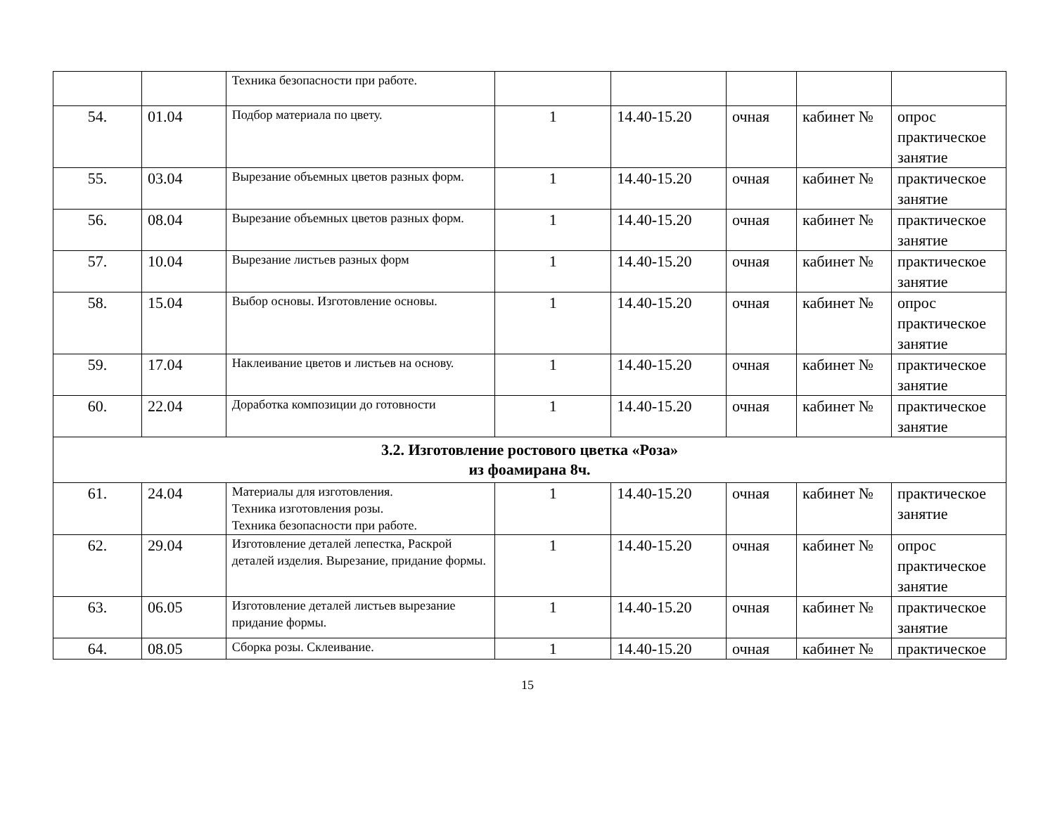| | | Техника безопасности при работе. | | | | | |
| 54. | 01.04 | Подбор материала по цвету. | 1 | 14.40-15.20 | очная | кабинет № | опрос практическое занятие |
| 55. | 03.04 | Вырезание объемных цветов разных форм. | 1 | 14.40-15.20 | очная | кабинет № | практическое занятие |
| 56. | 08.04 | Вырезание объемных цветов разных форм. | 1 | 14.40-15.20 | очная | кабинет № | практическое занятие |
| 57. | 10.04 | Вырезание листьев разных форм | 1 | 14.40-15.20 | очная | кабинет № | практическое занятие |
| 58. | 15.04 | Выбор основы. Изготовление основы. | 1 | 14.40-15.20 | очная | кабинет № | опрос практическое занятие |
| 59. | 17.04 | Наклеивание цветов и листьев на основу. | 1 | 14.40-15.20 | очная | кабинет № | практическое занятие |
| 60. | 22.04 | Доработка композиции до готовности | 1 | 14.40-15.20 | очная | кабинет № | практическое занятие |
| 3.2. Изготовление ростового цветка «Роза» из фоамирана 8ч. | | | | | | | |
| 61. | 24.04 | Материалы для изготовления. Техника изготовления розы. Техника безопасности при работе. | 1 | 14.40-15.20 | очная | кабинет № | практическое занятие |
| 62. | 29.04 | Изготовление деталей лепестка, Раскрой деталей изделия. Вырезание, придание формы. | 1 | 14.40-15.20 | очная | кабинет № | опрос практическое занятие |
| 63. | 06.05 | Изготовление деталей листьев вырезание придание формы. | 1 | 14.40-15.20 | очная | кабинет № | практическое занятие |
| 64. | 08.05 | Сборка розы. Склеивание. | 1 | 14.40-15.20 | очная | кабинет № | практическое |
15